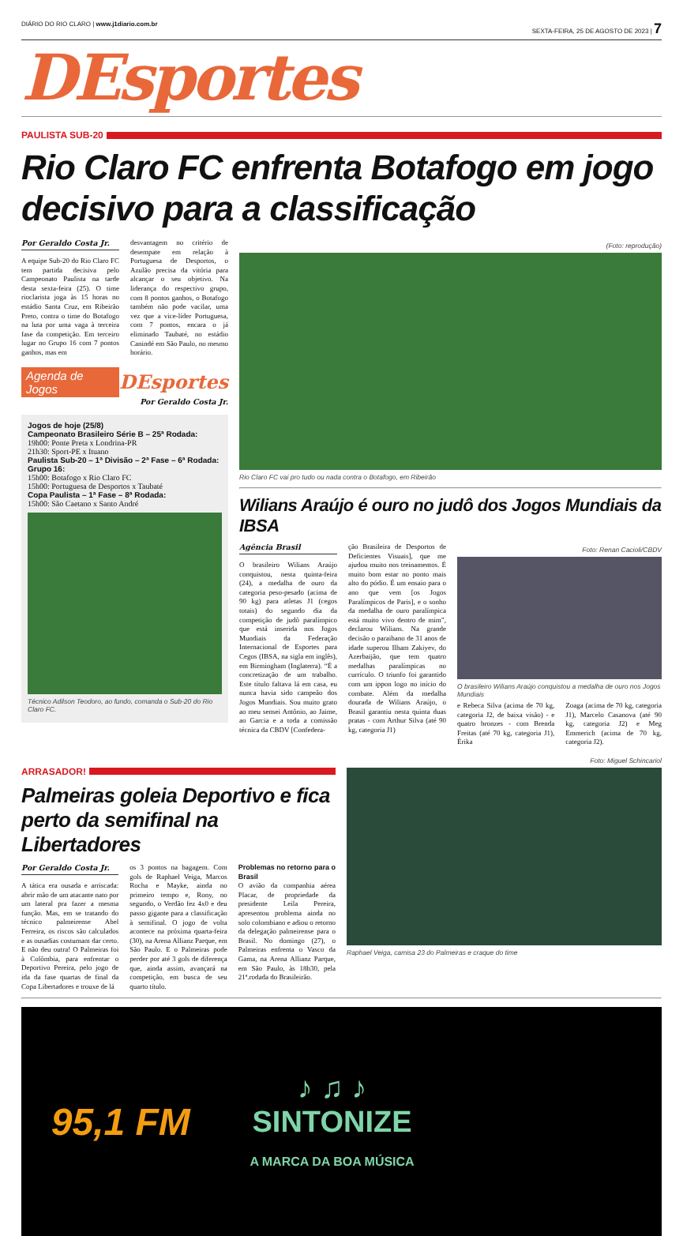DIÁRIO DO RIO CLARO | www.j1diario.com.br
SEXTA-FEIRA, 25 DE AGOSTO DE 2023 | 7
DEsportes
PAULISTA SUB-20
Rio Claro FC enfrenta Botafogo em jogo decisivo para a classificação
Por Geraldo Costa Jr.
A equipe Sub-20 do Rio Claro FC tem partida decisiva pelo Campeonato Paulista na tarde desta sexta-feira (25). O time rioclarista joga às 15 horas no estádio Santa Cruz, em Ribeirão Preto, contra o time do Botafogo na luta por uma vaga à terceira fase da competição. Em terceiro lugar no Grupo 16 com 7 pontos ganhos, mas em
desvantagem no critério de desempate em relação à Portuguesa de Desportos, o Azulão precisa da vitória para alcançar o seu objetivo. Na liderança do respectivo grupo, com 8 pontos ganhos, o Botafogo também não pode vacilar, uma vez que a vice-líder Portuguesa, com 7 pontos, encara o já eliminado Taubaté, no estádio Canindé em São Paulo, no mesmo horário.
Agenda de Jogos DEsportes
Por Geraldo Costa Jr.
Jogos de hoje (25/8)
Campeonato Brasileiro Série B – 25ª Rodada:
19h00: Ponte Preta x Londrina-PR
21h30: Sport-PE x Ituano
Paulista Sub-20 – 1ª Divisão – 2ª Fase – 6ª Rodada: Grupo 16:
15h00: Botafogo x Rio Claro FC
15h00: Portuguesa de Desportos x Taubaté
Copa Paulista – 1ª Fase – 8ª Rodada:
15h00: São Caetano x Santo André
Técnico Adilson Teodoro, ao fundo, comanda o Sub-20 do Rio Claro FC.
(Foto: reprodução)
Rio Claro FC vai pro tudo ou nada contra o Botafogo, em Ribeirão
Wilians Araújo é ouro no judô dos Jogos Mundiais da IBSA
Agência Brasil
O brasileiro Wilians Araújo conquistou, nesta quinta-feira (24), a medalha de ouro da categoria peso-pesado (acima de 90 kg) para atletas J1 (cegos totais) do segundo dia da competição de judô paralímpico que está inserida nos Jogos Mundiais da Federação Internacional de Esportes para Cegos (IBSA, na sigla em inglês), em Birmingham (Inglaterra). “É a concretização de um trabalho. Este título faltava lá em casa, eu nunca havia sido campeão dos Jogos Mundiais. Sou muito grato ao meu sensei Antônio, ao Jaime, ao Garcia e a toda a comissão técnica da CBDV [Confedera-
ção Brasileira de Desportos de Deficientes Visuais], que me ajudou muito nos treinamentos. É muito bom estar no ponto mais alto do pódio. É um ensaio para o ano que vem [os Jogos Paralímpicos de Paris], e o sonho da medalha de ouro paralímpica está muito vivo dentro de mim”, declarou Wilians. Na grande decisão o paraibano de 31 anos de idade superou Ilham Zakiyev, do Azerbaijão, que tem quatro medalhas paralímpicas no currículo. O triunfo foi garantido com um ippon logo no início do combate. Além da medalha dourada de Wilians Araújo, o Brasil garantiu nesta quinta duas pratas - com Arthur Silva (até 90 kg, categoria J1)
Foto: Renan Cacioli/CBDV
O brasileiro Wilians Araújo conquistou a medalha de ouro nos Jogos Mundiais
e Rebeca Silva (acima de 70 kg, categoria J2, de baixa visão) - e quatro bronzes - com Brenda Freitas (até 70 kg, categoria J1), Érika
Zoaga (acima de 70 kg, categoria J1), Marcelo Casanova (até 90 kg, categoria J2) e Meg Emmerich (acima de 70 kg, categoria J2).
ARRASADOR!
Palmeiras goleia Deportivo e fica perto da semifinal na Libertadores
Por Geraldo Costa Jr.
A tática era ousada e arriscada: abrir mão de um atacante nato por um lateral pra fazer a mesma função. Mas, em se tratando do técnico palmeirense Abel Ferreira, os riscos são calculados e as ousadias costumam dar certo. E não deu outra! O Palmeiras foi à Colômbia, para enfrentar o Deportivo Pereira, pelo jogo de ida da fase quartas de final da Copa Libertadores e trouxe de lá
os 3 pontos na bagagem. Com gols de Raphael Veiga, Marcos Rocha e Mayke, ainda no primeiro tempo e, Rony, no segundo, o Verdão fez 4x0 e deu passo gigante para a classificação à semifinal. O jogo de volta acontece na próxima quarta-feira (30), na Arena Allianz Parque, em São Paulo. E o Palmeiras pode perder por até 3 gols de diferença que, ainda assim, avançará na competição, em busca de seu quarto título.
Problemas no retorno para o Brasil
O avião da companhia aérea Placar, de propriedade da presidente Leila Pereira, apresentou problema ainda no solo colombiano e adiou o retorno da delegação palmeirense para o Brasil. No domingo (27), o Palmeiras enfrenta o Vasco da Gama, na Arena Allianz Parque, em São Paulo, às 18h30, pela 21ª.rodada do Brasileirão.
Foto: Miguel Schincariol
Raphael Veiga, camisa 23 do Palmeiras e craque do time
95,1 FM
♪ ♫ ♪
SINTONIZE
A MARCA DA BOA MÚSICA